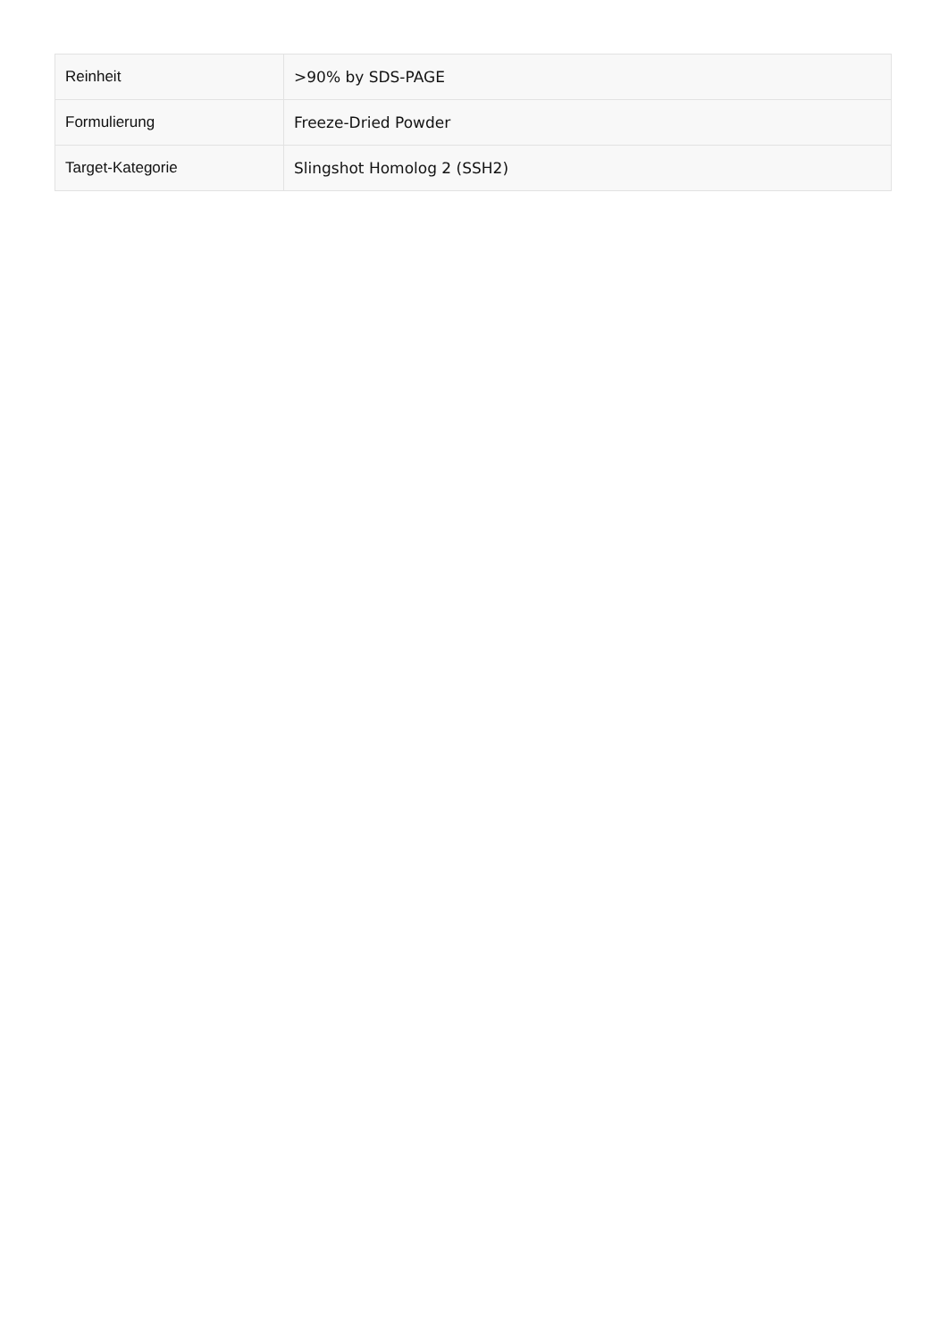| Reinheit | >90% by SDS-PAGE |
| Formulierung | Freeze-Dried Powder |
| Target-Kategorie | Slingshot Homolog 2 (SSH2) |